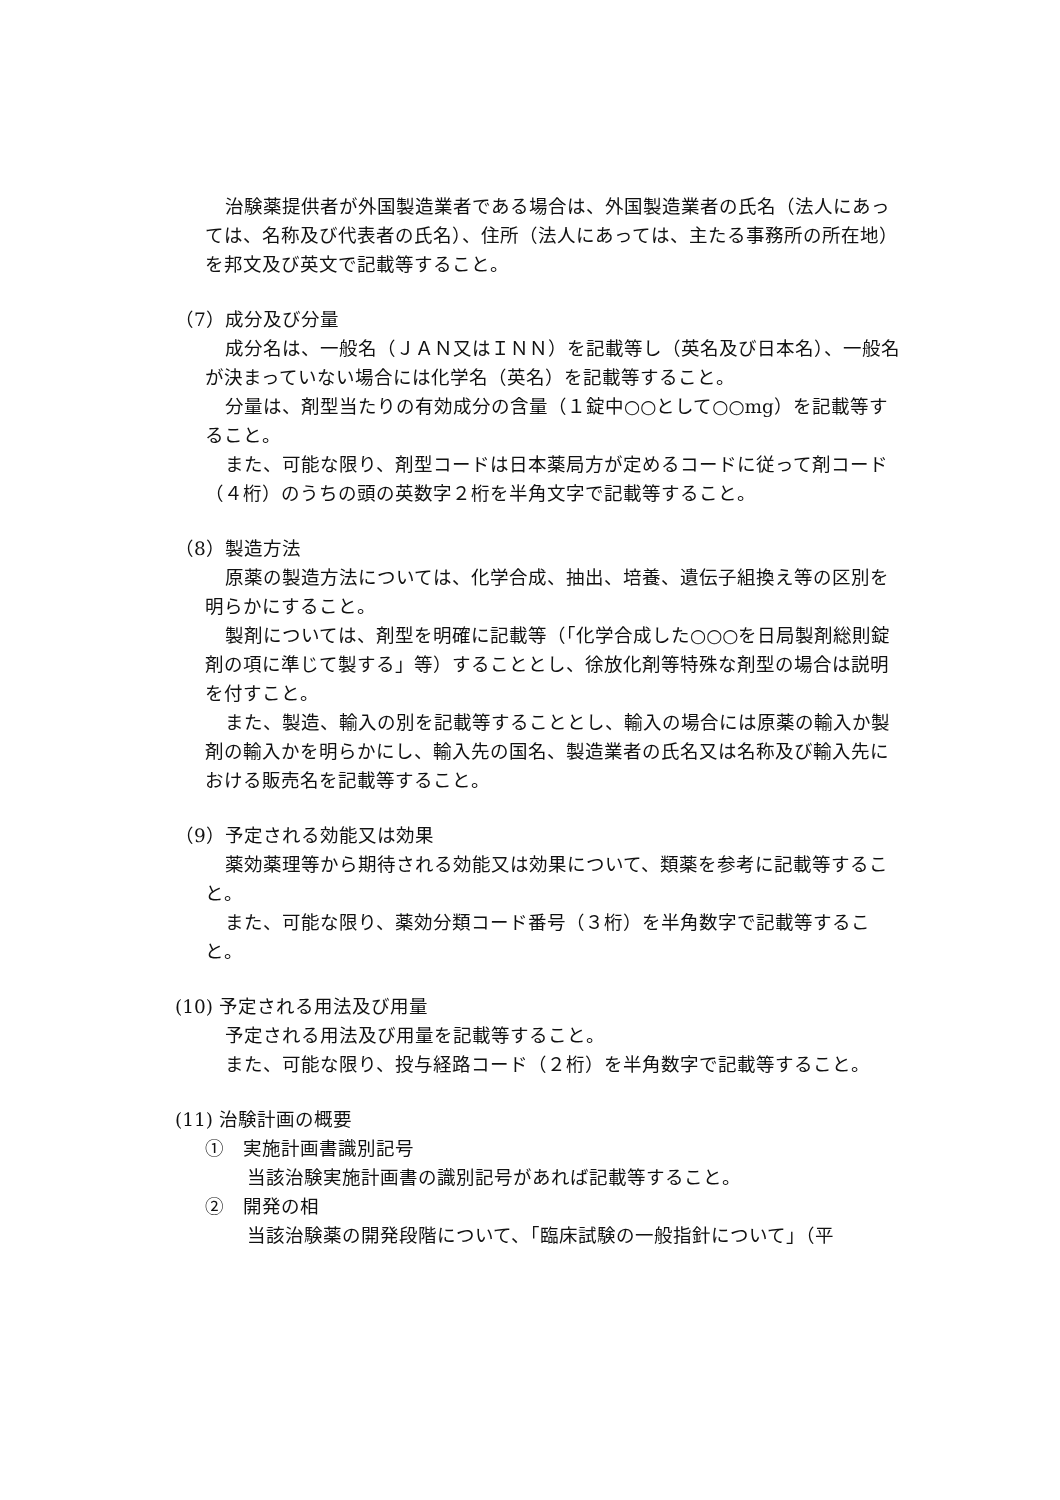治験薬提供者が外国製造業者である場合は、外国製造業者の氏名（法人にあっては、名称及び代表者の氏名）、住所（法人にあっては、主たる事務所の所在地）を邦文及び英文で記載等すること。
（7）成分及び分量
成分名は、一般名（ＪＡＮ又はＩＮＮ）を記載等し（英名及び日本名）、一般名が決まっていない場合には化学名（英名）を記載等すること。
分量は、剤型当たりの有効成分の含量（１錠中○○として○○mg）を記載等すること。
また、可能な限り、剤型コードは日本薬局方が定めるコードに従って剤コード（４桁）のうちの頭の英数字２桁を半角文字で記載等すること。
（8）製造方法
原薬の製造方法については、化学合成、抽出、培養、遺伝子組換え等の区別を明らかにすること。
製剤については、剤型を明確に記載等（「化学合成した○○○を日局製剤総則錠剤の項に準じて製する」等）することとし、徐放化剤等特殊な剤型の場合は説明を付すこと。
また、製造、輸入の別を記載等することとし、輸入の場合には原薬の輸入か製剤の輸入かを明らかにし、輸入先の国名、製造業者の氏名又は名称及び輸入先における販売名を記載等すること。
（9）予定される効能又は効果
薬効薬理等から期待される効能又は効果について、類薬を参考に記載等すること。
また、可能な限り、薬効分類コード番号（３桁）を半角数字で記載等すること。
(10) 予定される用法及び用量
予定される用法及び用量を記載等すること。
また、可能な限り、投与経路コード（２桁）を半角数字で記載等すること。
(11) 治験計画の概要
①　実施計画書識別記号
当該治験実施計画書の識別記号があれば記載等すること。
②　開発の相
当該治験薬の開発段階について、「臨床試験の一般指針について」（平